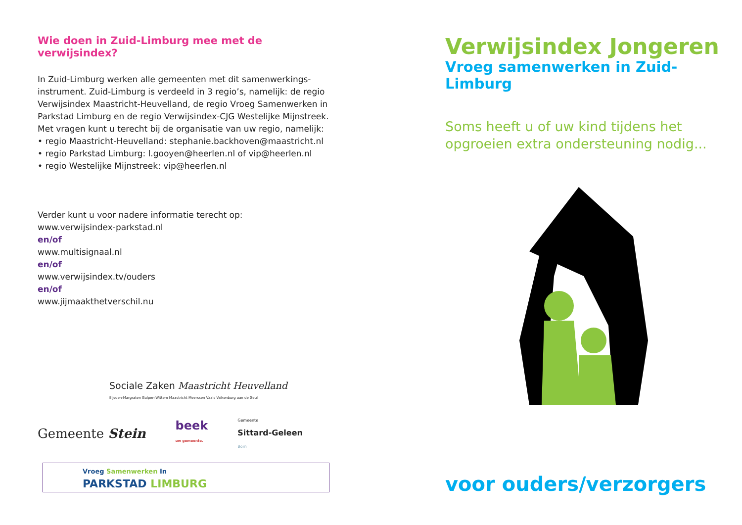Wie doen in Zuid-Limburg mee met de verwijsindex?
In Zuid-Limburg werken alle gemeenten met dit samenwerkings-instrument. Zuid-Limburg is verdeeld in 3 regio’s, namelijk: de regio Verwijsindex Maastricht-Heuvelland, de regio Vroeg Samenwerken in Parkstad Limburg en de regio Verwijsindex-CJG Westelijke Mijnstreek. Met vragen kunt u terecht bij de organisatie van uw regio, namelijk:
• regio Maastricht-Heuvelland: stephanie.backhoven@maastricht.nl
• regio Parkstad Limburg: l.gooyen@heerlen.nl of vip@heerlen.nl
• regio Westelijke Mijnstreek: vip@heerlen.nl
Verder kunt u voor nadere informatie terecht op:
www.verwijsindex-parkstad.nl
en/of
www.multisignaal.nl
en/of
www.verwijsindex.tv/ouders
en/of
www.jijmaakthetverschil.nu
Sociale Zaken Maastricht Heuvelland
Eijsden-Margraten Gulpen-Wittem Maastricht Meerssen Vaals Valkenburg aan de Geul
Gemeente Stein beek
uw gemeente. Gemeente
Sittard-Geleen
Born
Vroeg Samenwerken In
PARKSTAD LIMBURG
Verwijsindex Jongeren
Vroeg samenwerken in Zuid-Limburg
Soms heeft u of uw kind tijdens het opgroeien extra ondersteuning nodig...
voor ouders/verzorgers